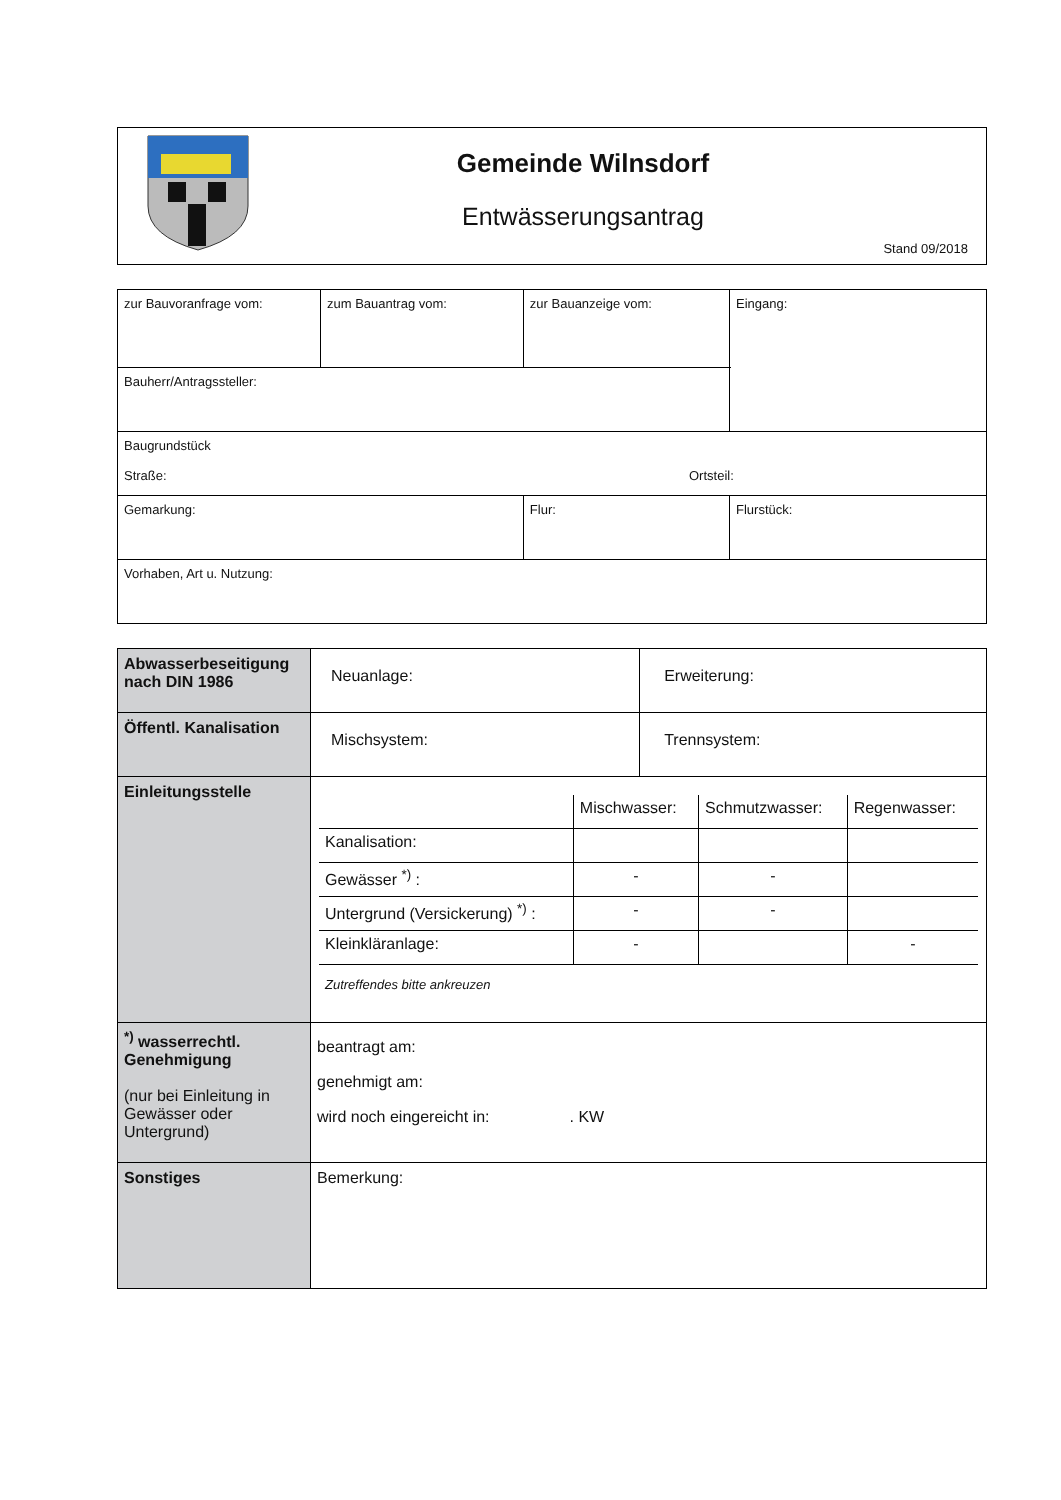Gemeinde Wilnsdorf
Entwässerungsantrag
Stand 09/2018
| zur Bauvoranfrage vom: | zum Bauantrag vom: | zur Bauanzeige vom: | Eingang: |
| Bauherr/Antragssteller: | | | |
| Baugrundstück Straße: Ortsteil: | | | |
| Gemarkung: | | Flur: | Flurstück: |
| Vorhaben, Art u. Nutzung: | | | |
| Abwasserbeseitigung nach DIN 1986 | Neuanlage: | Erweiterung: |
| Öffentl. Kanalisation | Mischsystem: | Trennsystem: |
| Einleitungsstelle | / / Mischwasser: / Schmutzwasser: / Regenwasser: / / Kanalisation: / / / / / Gewässer <sup>*)</sup> : / - / - / / / Untergrund (Versickerung) <sup>*)</sup> : / - / - / / / Kleinkläranlage: / - / / - / Zutreffendes bitte ankreuzen | |
| <sup>*)</sup> wasserrechtl. Genehmigung (nur bei Einleitung in Gewässer oder Untergrund) | beantragt am: genehmigt am: wird noch eingereicht in: . KW | |
| Sonstiges | Bemerkung: | |